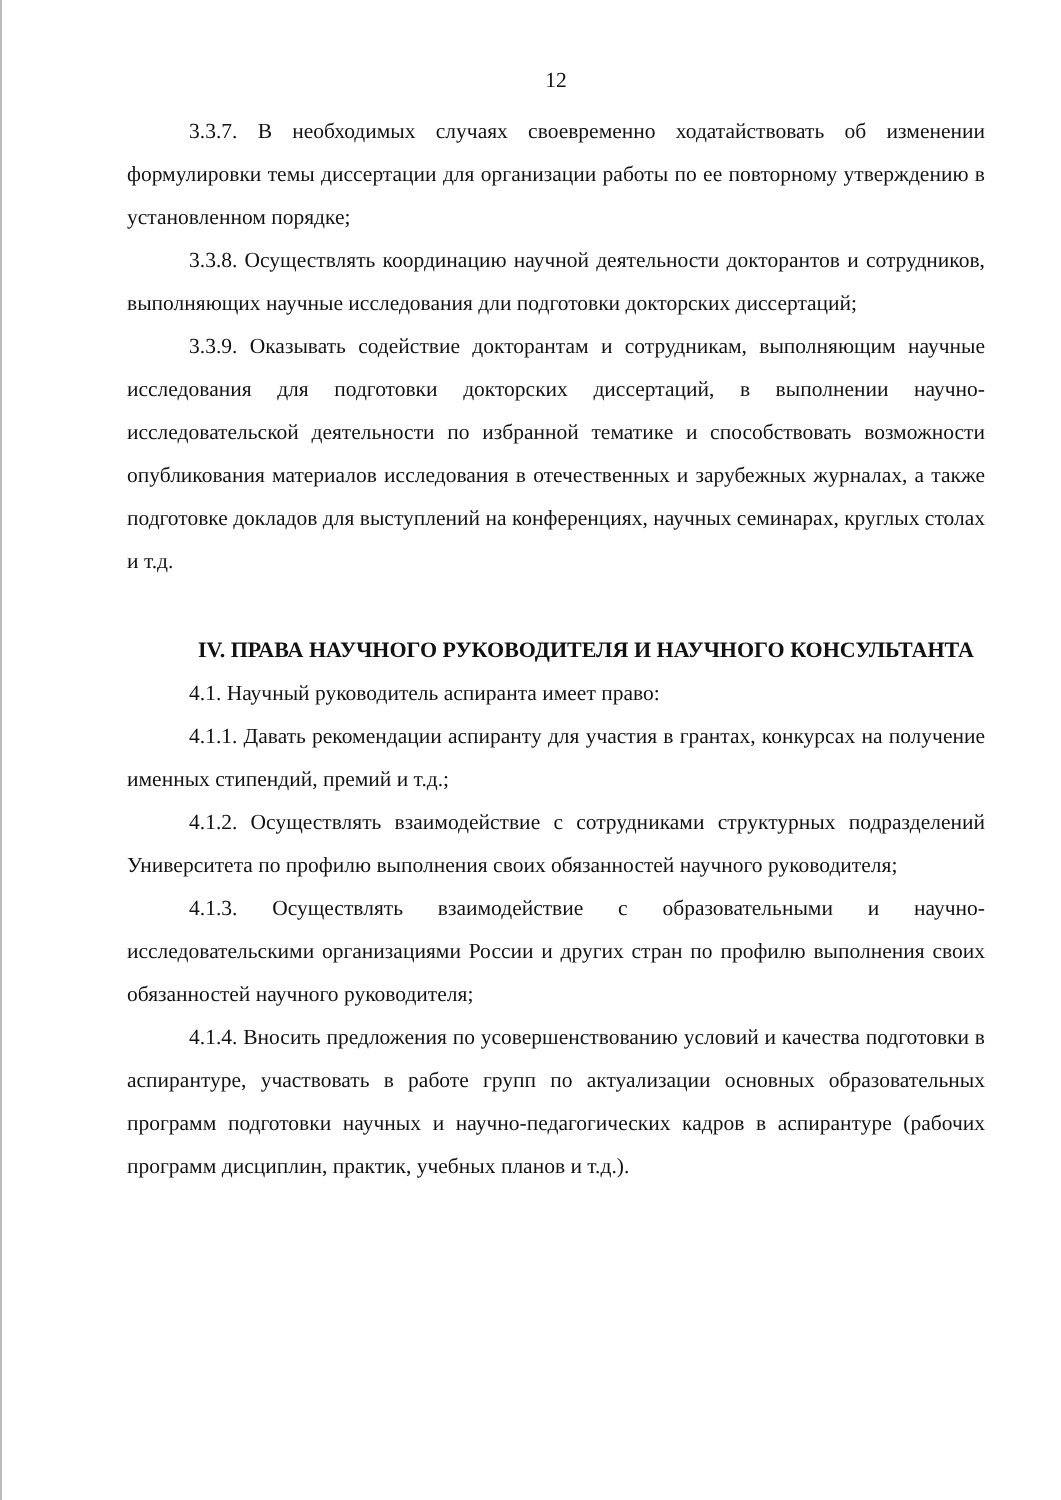12
3.3.7. В необходимых случаях своевременно ходатайствовать об изменении формулировки темы диссертации для организации работы по ее повторному утверждению в установленном порядке;
3.3.8. Осуществлять координацию научной деятельности докторантов и сотрудников, выполняющих научные исследования дли подготовки докторских диссертаций;
3.3.9. Оказывать содействие докторантам и сотрудникам, выполняющим научные исследования для подготовки докторских диссертаций, в выполнении научно-исследовательской деятельности по избранной тематике и способствовать возможности опубликования материалов исследования в отечественных и зарубежных журналах, а также подготовке докладов для выступлений на конференциях, научных семинарах, круглых столах и т.д.
IV. ПРАВА НАУЧНОГО РУКОВОДИТЕЛЯ И НАУЧНОГО КОНСУЛЬТАНТА
4.1. Научный руководитель аспиранта имеет право:
4.1.1. Давать рекомендации аспиранту для участия в грантах, конкурсах на получение именных стипендий, премий и т.д.;
4.1.2. Осуществлять взаимодействие с сотрудниками структурных подразделений Университета по профилю выполнения своих обязанностей научного руководителя;
4.1.3. Осуществлять взаимодействие с образовательными и научно-исследовательскими организациями России и других стран по профилю выполнения своих обязанностей научного руководителя;
4.1.4. Вносить предложения по усовершенствованию условий и качества подготовки в аспирантуре, участвовать в работе групп по актуализации основных образовательных программ подготовки научных и научно-педагогических кадров в аспирантуре (рабочих программ дисциплин, практик, учебных планов и т.д.).